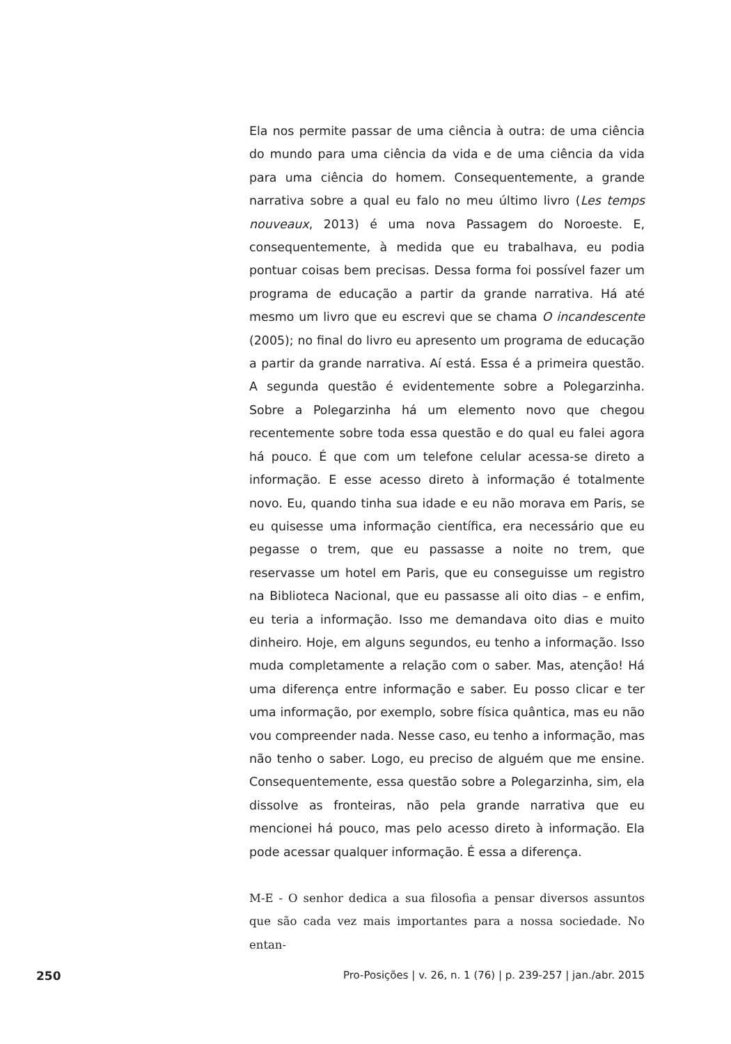Ela nos permite passar de uma ciência à outra: de uma ciência do mundo para uma ciência da vida e de uma ciência da vida para uma ciência do homem. Consequentemente, a grande narrativa sobre a qual eu falo no meu último livro (Les temps nouveaux, 2013) é uma nova Passagem do Noroeste. E, consequentemente, à medida que eu trabalhava, eu podia pontuar coisas bem precisas. Dessa forma foi possível fazer um programa de educação a partir da grande narrativa. Há até mesmo um livro que eu escrevi que se chama O incandescente (2005); no final do livro eu apresento um programa de educação a partir da grande narrativa. Aí está. Essa é a primeira questão. A segunda questão é evidentemente sobre a Polegarzinha. Sobre a Polegarzinha há um elemento novo que chegou recentemente sobre toda essa questão e do qual eu falei agora há pouco. É que com um telefone celular acessa-se direto a informação. E esse acesso direto à informação é totalmente novo. Eu, quando tinha sua idade e eu não morava em Paris, se eu quisesse uma informação científica, era necessário que eu pegasse o trem, que eu passasse a noite no trem, que reservasse um hotel em Paris, que eu conseguisse um registro na Biblioteca Nacional, que eu passasse ali oito dias – e enfim, eu teria a informação. Isso me demandava oito dias e muito dinheiro. Hoje, em alguns segundos, eu tenho a informação. Isso muda completamente a relação com o saber. Mas, atenção! Há uma diferença entre informação e saber. Eu posso clicar e ter uma informação, por exemplo, sobre física quântica, mas eu não vou compreender nada. Nesse caso, eu tenho a informação, mas não tenho o saber. Logo, eu preciso de alguém que me ensine. Consequentemente, essa questão sobre a Polegarzinha, sim, ela dissolve as fronteiras, não pela grande narrativa que eu mencionei há pouco, mas pelo acesso direto à informação. Ela pode acessar qualquer informação. É essa a diferença.
M-E - O senhor dedica a sua filosofia a pensar diversos assuntos que são cada vez mais importantes para a nossa sociedade. No entan-
250 Pro-Posições | v. 26, n. 1 (76) | p. 239-257 | jan./abr. 2015